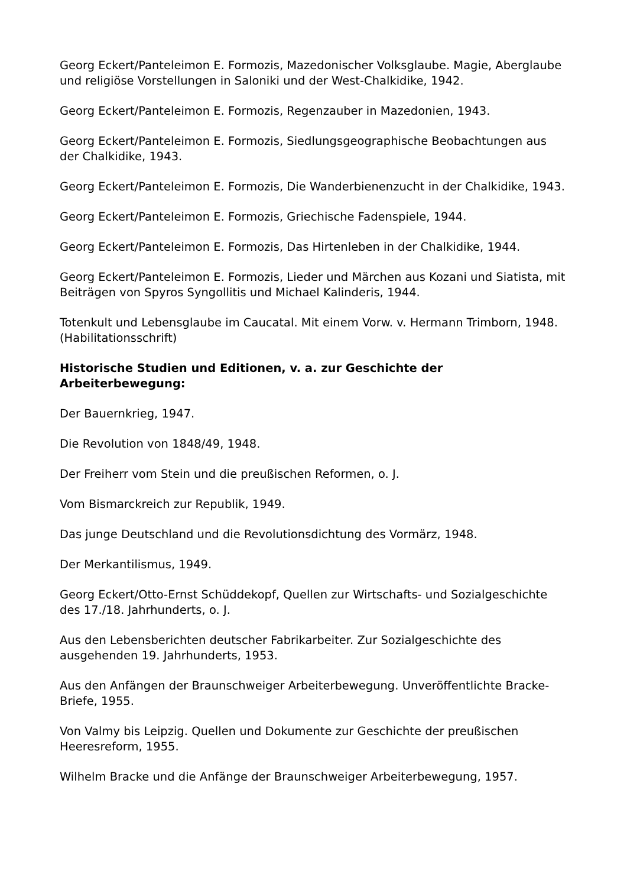Georg Eckert/Panteleimon E. Formozis, Mazedonischer Volksglaube. Magie, Aberglaube und religiöse Vorstellungen in Saloniki und der West-Chalkidike, 1942.
Georg Eckert/Panteleimon E. Formozis, Regenzauber in Mazedonien, 1943.
Georg Eckert/Panteleimon E. Formozis, Siedlungsgeographische Beobachtungen aus der Chalkidike, 1943.
Georg Eckert/Panteleimon E. Formozis, Die Wanderbienenzucht in der Chalkidike, 1943.
Georg Eckert/Panteleimon E. Formozis, Griechische Fadenspiele, 1944.
Georg Eckert/Panteleimon E. Formozis, Das Hirtenleben in der Chalkidike, 1944.
Georg Eckert/Panteleimon E. Formozis, Lieder und Märchen aus Kozani und Siatista, mit Beiträgen von Spyros Syngollitis und Michael Kalinderis, 1944.
Totenkult und Lebensglaube im Caucatal. Mit einem Vorw. v. Hermann Trimborn, 1948. (Habilitationsschrift)
Historische Studien und Editionen, v. a. zur Geschichte der Arbeiterbewegung:
Der Bauernkrieg, 1947.
Die Revolution von 1848/49, 1948.
Der Freiherr vom Stein und die preußischen Reformen, o. J.
Vom Bismarckreich zur Republik, 1949.
Das junge Deutschland und die Revolutionsdichtung des Vormärz, 1948.
Der Merkantilismus, 1949.
Georg Eckert/Otto-Ernst Schüddekopf, Quellen zur Wirtschafts- und Sozialgeschichte des 17./18. Jahrhunderts, o. J.
Aus den Lebensberichten deutscher Fabrikarbeiter. Zur Sozialgeschichte des ausgehenden 19. Jahrhunderts, 1953.
Aus den Anfängen der Braunschweiger Arbeiterbewegung. Unveröffentlichte Bracke-Briefe, 1955.
Von Valmy bis Leipzig. Quellen und Dokumente zur Geschichte der preußischen Heeresreform, 1955.
Wilhelm Bracke und die Anfänge der Braunschweiger Arbeiterbewegung, 1957.